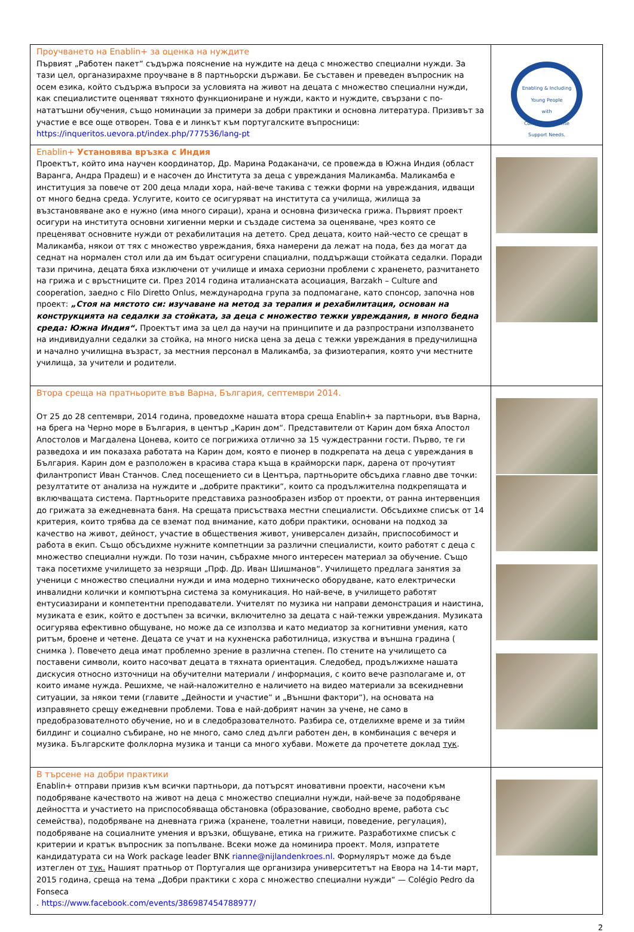| Проучването на Enablin+ за оценка на нуждите Първият „Работен пакет“ съдържа пояснение на нуждите на деца с множество специални нужди. За тази цел, органазирахме проучване в 8 партньорски държави. Бе съставен и преведен въпросник на осем езика, който съдържа въпроси за условията на живот на децата с множество специални нужди, как специалистите оценяват тяхното функциониране и нужди, както и нуждите, свързани с по-нататъшни обучения, също номинации за примери за добри практики и основна литература. Призивът за участие е все още отворен. Това е и линкът към португалските въпросници: https://inqueritos.uevora.pt/index.php/777536/lang-pt | Enabling & Including Young People with Complex & Intense Support Needs. |
| Enablin+ Установява връзка с Индия Проектът, който има научен координатор, Др. Марина Родаканачи, се провежда в Южна Индия (област Варанга, Андра Прадеш) и е насочен до Института за деца с увреждания Маликамба. Маликамба е институция за повече от 200 деца млади хора, най-вече такива с тежки форми на увреждания, идващи от много бедна среда. Услугите, които се осигуряват на института са училища, жилища за възстановяване ако е нужно (има много сираци), храна и основна физическа грижа. Първият проект осигури на института основни хигиенни мерки и създаде система за оценяване, чрез която се преценяват основните нужди от рехабилитация на детето. Сред децата, които най-често се срещат в Маликамба, някои от тях с множество увреждания, бяха намерени да лежат на пода, без да могат да седнат на нормален стол или да им бъдат осигурени спациални, поддържащи стойката седалки. Поради тази причина, децата бяха изключени от училище и имаха сериозни проблеми с храненето, разчитането на грижа и с връстниците си. През 2014 година италианската асоциация, Barzakh – Culture and cooperation, заедно с Filo Diretto Onlus, международна група за подпомагане, като спонсор, започна нов проект: „Стоя на мястото си: изучаване на метод за терапия и рехабилитация, основан на конструкцията на седалки за стойката, за деца с множество тежки увреждания, в много бедна среда: Южна Индия“. Проектът има за цел да научи на принципите и да разпространи използването на индивидуални седалки за стойка, на много ниска цена за деца с тежки увреждания в предучилищна и начално училищна възраст, за местния персонал в Маликамба, за физиотерапия, която учи местните училища, за учители и родители. | |
| Втора среща на пратньорите във Варна, България, септември 2014. От 25 до 28 септември, 2014 година, проведохме нашата втора среща Enablin+ за партньори, във Варна, на брега на Черно море в България, в център „Карин дом“. Представители от Карин дом бяха Апостол Апостолов и Магдалена Цонева, които се погрижиха отлично за 15 чуждестранни гости. Първо, те ги разведоха и им показаха работата на Карин дом, която е пионер в подкрепата на деца с увреждания в България. Карин дом е разположен в красива стара къща в крайморски парк, дарена от прочутият филантропист Иван Станчов. След посещението си в Центъра, партньорите обсъдиха главно две точки: резултатите от анализа на нуждите и „добрите практики“, които са продължителна подкрепящата и включващата система. Партньорите представиха разнообразен избор от проекти, от ранна интервенция до грижата за ежедневната баня. На срещата присъстваха местни специалисти. Обсъдихме списък от 14 критерия, които трябва да се вземат под внимание, като добри практики, основани на подход за качество на живот, дейност, участие в обществения живот, универсален дизайн, приспособимост и работа в екип. Също обсъдихме нужните компетнции за различни специалисти, които работят с деца с множество специални нужди. По този начин, събрахме много интересен материал за обучение. Също така посетихме училището за незрящи „Прф. Др. Иван Шишманов“. Училището предлага занятия за ученици с множество специални нужди и има модерно тихническо оборудване, като електрически инвалидни колички и компютърна система за комуникация. Но най-вече, в училището работят ентусиазирани и компетентни преподаватели. Учителят по музика ни направи демонстрация и наистина, музиката е език, който е достъпен за всички, включително за децата с най-тежки увреждания. Музиката осигурява ефективно общуване, но може да се използва и като медиатор за когнитивни умения, като ритъм, броене и четене. Децата се учат и на кухненска работилница, изкуства и външна градина ( снимка ). Повечето деца имат проблемно зрение в различна степен. По стените на училището са поставени символи, които насочват децата в тяхната ориентация. Следобед, продължихме нашата дискусия относно източници на обучителни материали / информация, с които вече разполагаме и, от които имаме нужда. Решихме, че най-наложително е наличието на видео материали за всекидневни ситуации, за някои теми (главите „Дейности и участие“ и „Външни фактори“), на основата на изправянето срещу ежедневни проблеми. Това е най-добрият начин за учене, не само в предобразователното обучение, но и в следобразователното. Разбира се, отделихме време и за тийм билдинг и социално събиране, но не много, само след дълги работен ден, в комбинация с вечеря и музика. Българските фолклорна музика и танци са много хубави. Можете да прочетете доклад тук . | |
| В търсене на добри практики Enablin+ отправи призив към всички партньори, да потърсят иновативни проекти, насочени към подобряване качеството на живот на деца с множество специални нужди, най-вече за подобряване дейността и участието на приспособяваща обстановка (образование, свободно време, работа със семейства), подобряване на дневната грижа (хранене, тоалетни навици, поведение, регулация), подобряване на социалните умения и връзки, общуване, етика на грижите. Разработихме списък с критерии и кратък въпросник за попълване. Всеки може да номинира проект. Моля, изпратете кандидатурата си на Work package leader BNK rianne@nijlandenkroes.nl . Формулярът може да бъде изтеглен от тук. Нашият пратньор от Португалия ще организира университетът на Евора на 14-ти март, 2015 година, среща на тема „Добри практики с хора с множество специални нужди“ — Colégio Pedro da Fonseca . https://www.facebook.com/events/386987454788977/ | |
2